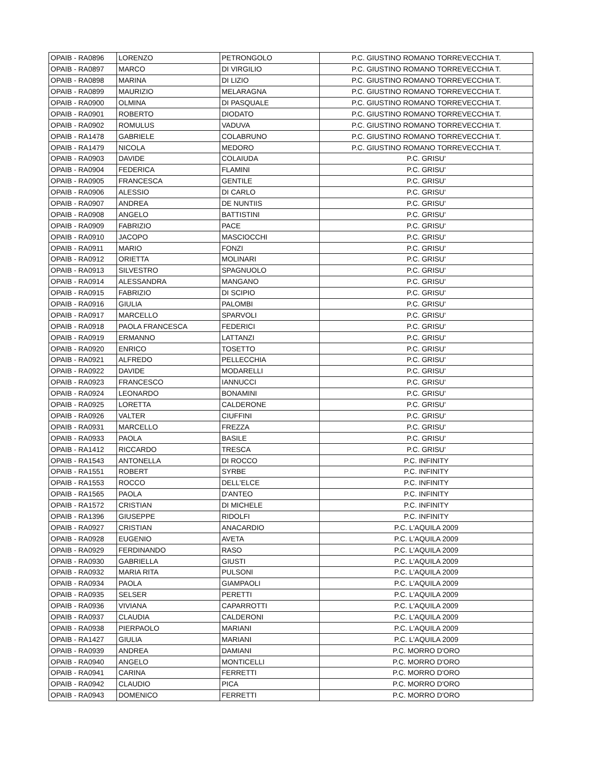| OPAIB - RA0896 | LORENZO | PETRONGOLO | P.C. GIUSTINO ROMANO TORREVECCHIA T. |
| OPAIB - RA0897 | MARCO | DI VIRGILIO | P.C. GIUSTINO ROMANO TORREVECCHIA T. |
| OPAIB - RA0898 | MARINA | DI LIZIO | P.C. GIUSTINO ROMANO TORREVECCHIA T. |
| OPAIB - RA0899 | MAURIZIO | MELARAGNA | P.C. GIUSTINO ROMANO TORREVECCHIA T. |
| OPAIB - RA0900 | OLMINA | DI PASQUALE | P.C. GIUSTINO ROMANO TORREVECCHIA T. |
| OPAIB - RA0901 | ROBERTO | DIODATO | P.C. GIUSTINO ROMANO TORREVECCHIA T. |
| OPAIB - RA0902 | ROMULUS | VADUVA | P.C. GIUSTINO ROMANO TORREVECCHIA T. |
| OPAIB - RA1478 | GABRIELE | COLABRUNO | P.C. GIUSTINO ROMANO TORREVECCHIA T. |
| OPAIB - RA1479 | NICOLA | MEDORO | P.C. GIUSTINO ROMANO TORREVECCHIA T. |
| OPAIB - RA0903 | DAVIDE | COLAIUDA | P.C. GRISU' |
| OPAIB - RA0904 | FEDERICA | FLAMINI | P.C. GRISU' |
| OPAIB - RA0905 | FRANCESCA | GENTILE | P.C. GRISU' |
| OPAIB - RA0906 | ALESSIO | DI CARLO | P.C. GRISU' |
| OPAIB - RA0907 | ANDREA | DE NUNTIIS | P.C. GRISU' |
| OPAIB - RA0908 | ANGELO | BATTISTINI | P.C. GRISU' |
| OPAIB - RA0909 | FABRIZIO | PACE | P.C. GRISU' |
| OPAIB - RA0910 | JACOPO | MASCIOCCHI | P.C. GRISU' |
| OPAIB - RA0911 | MARIO | FONZI | P.C. GRISU' |
| OPAIB - RA0912 | ORIETTA | MOLINARI | P.C. GRISU' |
| OPAIB - RA0913 | SILVESTRO | SPAGNUOLO | P.C. GRISU' |
| OPAIB - RA0914 | ALESSANDRA | MANGANO | P.C. GRISU' |
| OPAIB - RA0915 | FABRIZIO | DI SCIPIO | P.C. GRISU' |
| OPAIB - RA0916 | GIULIA | PALOMBI | P.C. GRISU' |
| OPAIB - RA0917 | MARCELLO | SPARVOLI | P.C. GRISU' |
| OPAIB - RA0918 | PAOLA FRANCESCA | FEDERICI | P.C. GRISU' |
| OPAIB - RA0919 | ERMANNO | LATTANZI | P.C. GRISU' |
| OPAIB - RA0920 | ENRICO | TOSETTO | P.C. GRISU' |
| OPAIB - RA0921 | ALFREDO | PELLECCHIA | P.C. GRISU' |
| OPAIB - RA0922 | DAVIDE | MODARELLI | P.C. GRISU' |
| OPAIB - RA0923 | FRANCESCO | IANNUCCI | P.C. GRISU' |
| OPAIB - RA0924 | LEONARDO | BONAMINI | P.C. GRISU' |
| OPAIB - RA0925 | LORETTA | CALDERONE | P.C. GRISU' |
| OPAIB - RA0926 | VALTER | CIUFFINI | P.C. GRISU' |
| OPAIB - RA0931 | MARCELLO | FREZZA | P.C. GRISU' |
| OPAIB - RA0933 | PAOLA | BASILE | P.C. GRISU' |
| OPAIB - RA1412 | RICCARDO | TRESCA | P.C. GRISU' |
| OPAIB - RA1543 | ANTONELLA | DI ROCCO | P.C. INFINITY |
| OPAIB - RA1551 | ROBERT | SYRBE | P.C. INFINITY |
| OPAIB - RA1553 | ROCCO | DELL'ELCE | P.C. INFINITY |
| OPAIB - RA1565 | PAOLA | D'ANTEO | P.C. INFINITY |
| OPAIB - RA1572 | CRISTIAN | DI MICHELE | P.C. INFINITY |
| OPAIB - RA1396 | GIUSEPPE | RIDOLFI | P.C. INFINITY |
| OPAIB - RA0927 | CRISTIAN | ANACARDIO | P.C. L'AQUILA 2009 |
| OPAIB - RA0928 | EUGENIO | AVETA | P.C. L'AQUILA 2009 |
| OPAIB - RA0929 | FERDINANDO | RASO | P.C. L'AQUILA 2009 |
| OPAIB - RA0930 | GABRIELLA | GIUSTI | P.C. L'AQUILA 2009 |
| OPAIB - RA0932 | MARIA RITA | PULSONI | P.C. L'AQUILA 2009 |
| OPAIB - RA0934 | PAOLA | GIAMPAOLI | P.C. L'AQUILA 2009 |
| OPAIB - RA0935 | SELSER | PERETTI | P.C. L'AQUILA 2009 |
| OPAIB - RA0936 | VIVIANA | CAPARROTTI | P.C. L'AQUILA 2009 |
| OPAIB - RA0937 | CLAUDIA | CALDERONI | P.C. L'AQUILA 2009 |
| OPAIB - RA0938 | PIERPAOLO | MARIANI | P.C. L'AQUILA 2009 |
| OPAIB - RA1427 | GIULIA | MARIANI | P.C. L'AQUILA 2009 |
| OPAIB - RA0939 | ANDREA | DAMIANI | P.C. MORRO D'ORO |
| OPAIB - RA0940 | ANGELO | MONTICELLI | P.C. MORRO D'ORO |
| OPAIB - RA0941 | CARINA | FERRETTI | P.C. MORRO D'ORO |
| OPAIB - RA0942 | CLAUDIO | PICA | P.C. MORRO D'ORO |
| OPAIB - RA0943 | DOMENICO | FERRETTI | P.C. MORRO D'ORO |